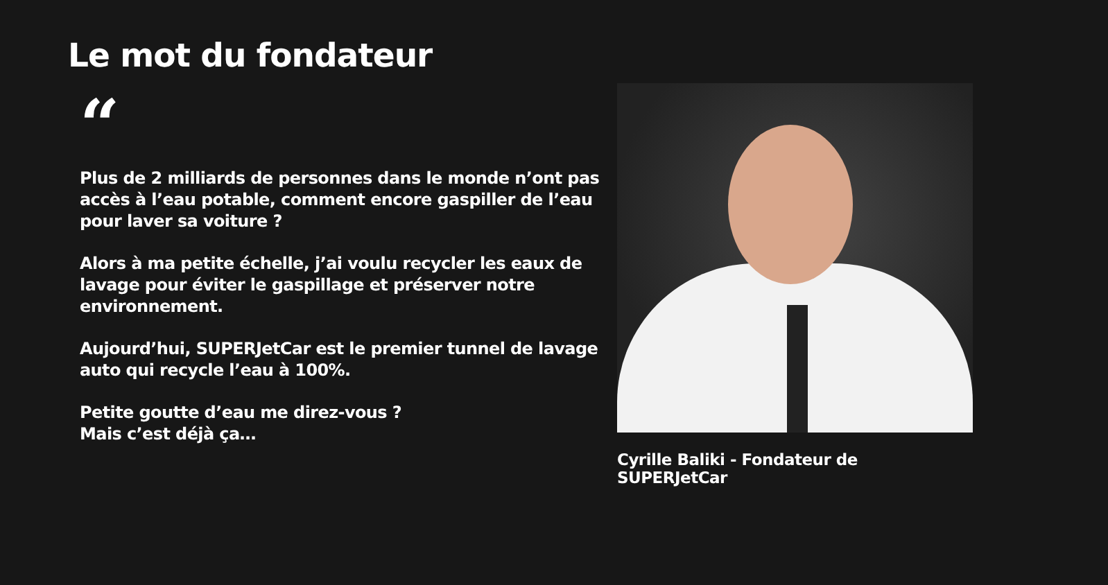Le mot du fondateur
“
Plus de 2 milliards de personnes dans le monde n’ont pas accès à l’eau potable, comment encore gaspiller de l’eau pour laver sa voiture ?
Alors à ma petite échelle, j’ai voulu recycler les eaux de lavage pour éviter le gaspillage et préserver notre environnement.
Aujourd’hui, SUPERJetCar est le premier tunnel de lavage auto qui recycle l’eau à 100%.
Petite goutte d’eau me direz-vous ?
Mais c’est déjà ça…
Cyrille Baliki - Fondateur de SUPERJetCar